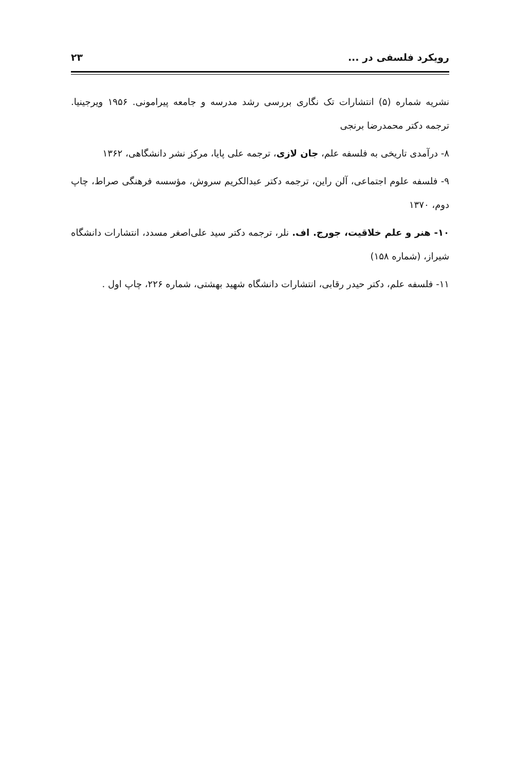رویکرد فلسفی در ... ۲۳
نشریه شماره (۵) انتشارات تک نگاری بررسی رشد مدرسه و جامعه پیرامونی. ۱۹۵۶ ویرجینیا. ترجمه دکتر محمدرضا برنجی
۸- درآمدی تاریخی به فلسفه علم، جان لازی، ترجمه علی پایا، مرکز نشر دانشگاهی، ۱۳۶۲
۹- فلسفه علوم اجتماعی، آلن راین، ترجمه دکتر عبدالکریم سروش، مؤسسه فرهنگی صراط، چاپ دوم، ۱۳۷۰
۱۰- هنر و علم خلاقیت، جورج. اف. نلر، ترجمه دکتر سید علی‌اصغر مسدد، انتشارات دانشگاه شیراز، (شماره ۱۵۸)
۱۱- فلسفه علم، دکتر حیدر رقابی، انتشارات دانشگاه شهید بهشتی، شماره ۲۲۶، چاپ اول .